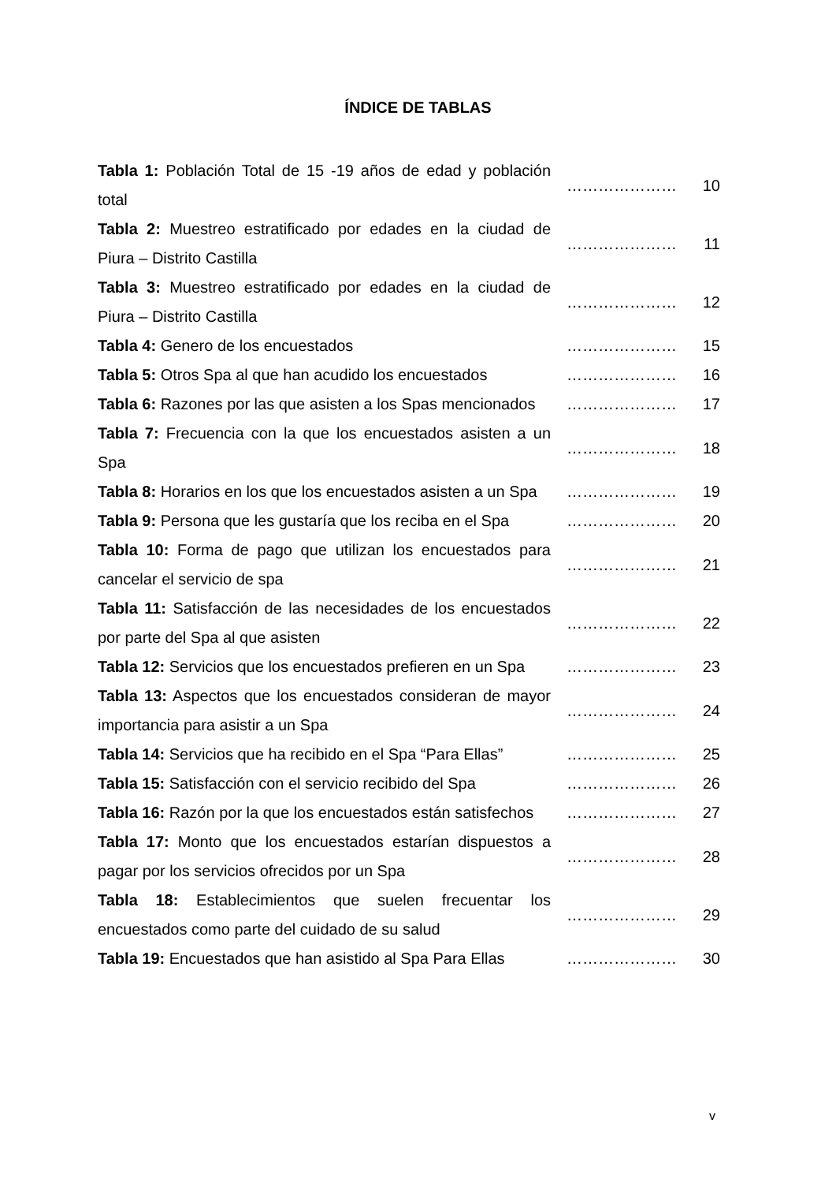ÍNDICE DE TABLAS
| Tabla 1: Población Total de 15 -19 años de edad y población total | ………………… | 10 |
| Tabla 2: Muestreo estratificado por edades en la ciudad de Piura – Distrito Castilla | ………………… | 11 |
| Tabla 3: Muestreo estratificado por edades en la ciudad de Piura – Distrito Castilla | ………………… | 12 |
| Tabla 4: Genero de los encuestados | ………………… | 15 |
| Tabla 5: Otros Spa al que han acudido los encuestados | ………………… | 16 |
| Tabla 6: Razones por las que asisten a los Spas mencionados | ………………… | 17 |
| Tabla 7: Frecuencia con la que los encuestados asisten a un Spa | ………………… | 18 |
| Tabla 8: Horarios en los que los encuestados asisten a un Spa | ………………… | 19 |
| Tabla 9: Persona que les gustaría que los reciba en el Spa | ………………… | 20 |
| Tabla 10: Forma de pago que utilizan los encuestados para cancelar el servicio de spa | ………………… | 21 |
| Tabla 11: Satisfacción de las necesidades de los encuestados por parte del Spa al que asisten | ………………… | 22 |
| Tabla 12: Servicios que los encuestados prefieren en un Spa | ………………… | 23 |
| Tabla 13: Aspectos que los encuestados consideran de mayor importancia para asistir a un Spa | ………………… | 24 |
| Tabla 14: Servicios que ha recibido en el Spa “Para Ellas” | ………………… | 25 |
| Tabla 15: Satisfacción con el servicio recibido del Spa | ………………… | 26 |
| Tabla 16: Razón por la que los encuestados están satisfechos | ………………… | 27 |
| Tabla 17: Monto que los encuestados estarían dispuestos a pagar por los servicios ofrecidos por un Spa | ………………… | 28 |
| Tabla 18: Establecimientos que suelen frecuentar los encuestados como parte del cuidado de su salud | ………………… | 29 |
| Tabla 19: Encuestados que han asistido al Spa Para Ellas | ………………… | 30 |
v